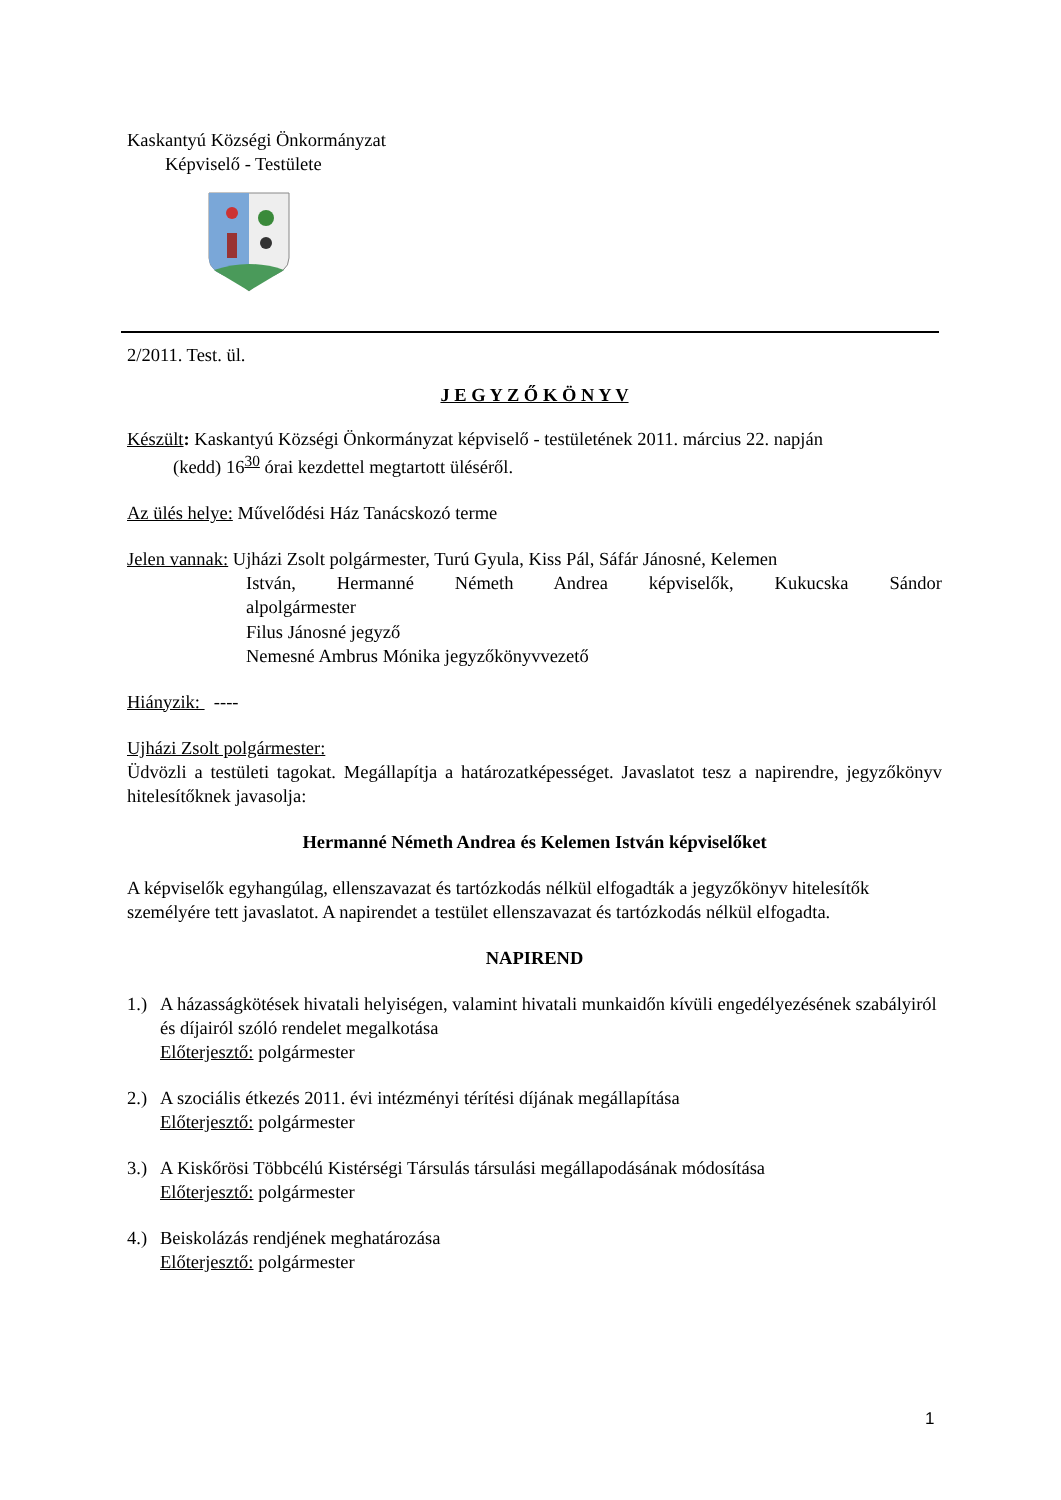Kaskantyú Községi Önkormányzat
Képviselő - Testülete
2/2011. Test. ül.
J E G Y Z Ő K Ö N Y V
Készült: Kaskantyú Községi Önkormányzat képviselő - testületének 2011. március 22. napján
(kedd) 16<sup>30</sup> órai kezdettel megtartott üléséről.
Az ülés helye: Művelődési Ház Tanácskozó terme
Jelen vannak: Ujházi Zsolt polgármester, Turú Gyula, Kiss Pál, Sáfár Jánosné, Kelemen
István, Hermanné Németh Andrea képviselők, Kukucska Sándor
alpolgármester
Filus Jánosné jegyző
Nemesné Ambrus Mónika jegyzőkönyvvezető
Hiányzik: ----
Ujházi Zsolt polgármester:
Üdvözli a testületi tagokat. Megállapítja a határozatképességet. Javaslatot tesz a napirendre, jegyzőkönyv hitelesítőknek javasolja:
Hermanné Németh Andrea és Kelemen István képviselőket
A képviselők egyhangúlag, ellenszavazat és tartózkodás nélkül elfogadták a jegyzőkönyv hitelesítők személyére tett javaslatot. A napirendet a testület ellenszavazat és tartózkodás nélkül elfogadta.
NAPIREND
1.) A házasságkötések hivatali helyiségen, valamint hivatali munkaidőn kívüli engedélyezésének szabályiról és díjairól szóló rendelet megalkotása
Előterjesztő: polgármester
2.) A szociális étkezés 2011. évi intézményi térítési díjának megállapítása
Előterjesztő: polgármester
3.) A Kiskőrösi Többcélú Kistérségi Társulás társulási megállapodásának módosítása
Előterjesztő: polgármester
4.) Beiskolázás rendjének meghatározása
Előterjesztő: polgármester
1